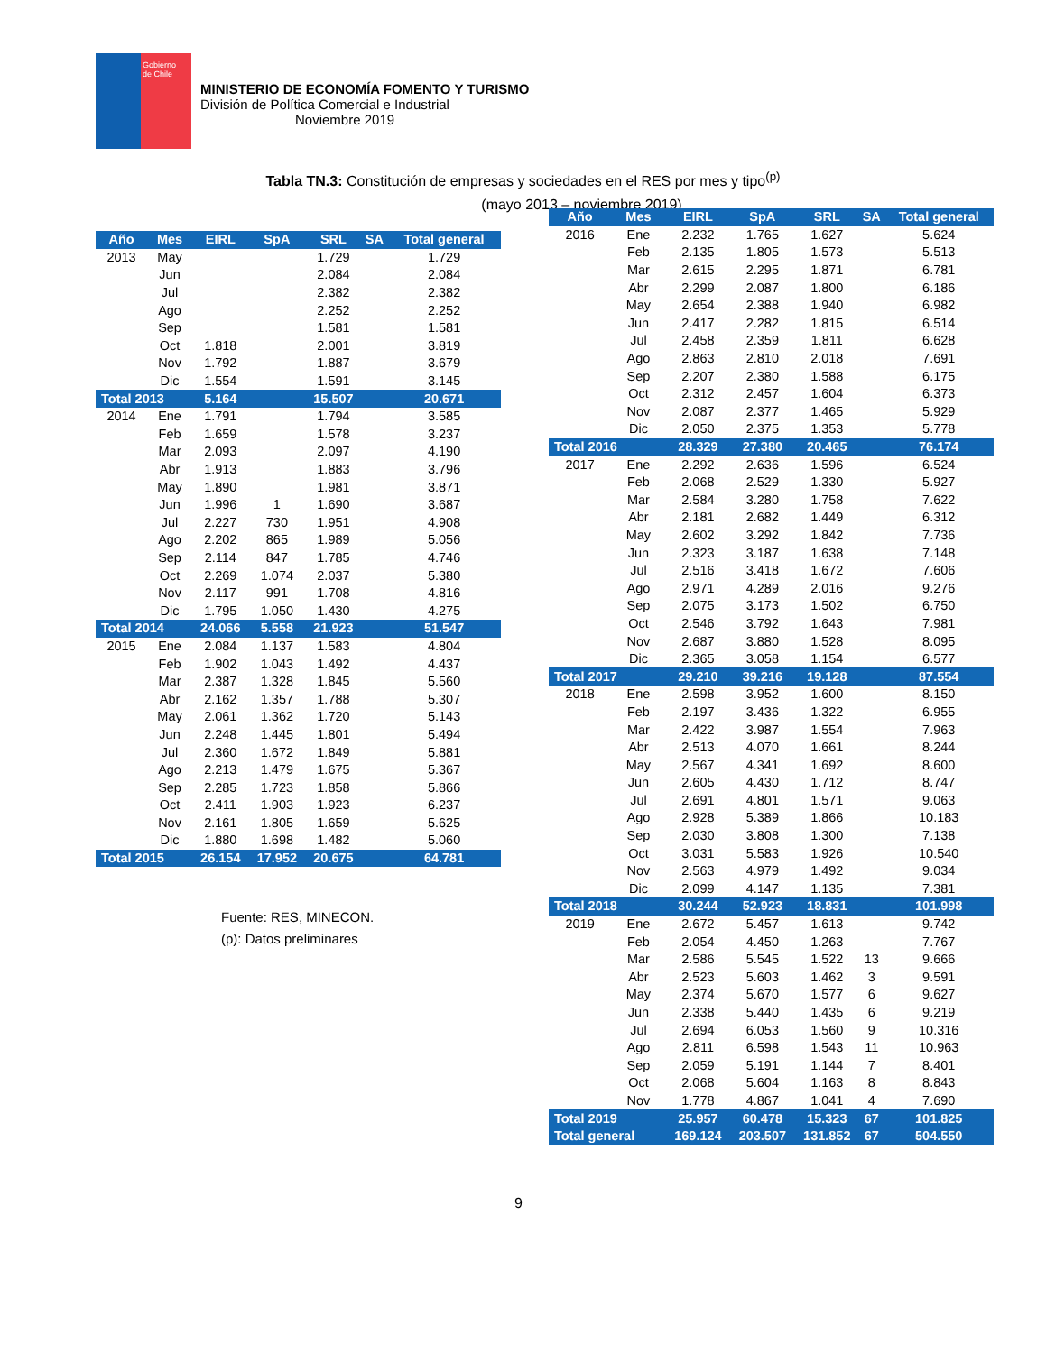Gobierno
de Chile
MINISTERIO DE ECONOMÍA FOMENTO Y TURISMO
División de Política Comercial e Industrial
Noviembre 2019
Tabla TN.3: Constitución de empresas y sociedades en el RES por mes y tipo<sup>(p)</sup>
(mayo 2013 – noviembre 2019)
| Año | Mes | EIRL | SpA | SRL | SA | Total general |
| --- | --- | --- | --- | --- | --- | --- |
| 2013 | May | | | 1.729 | | 1.729 |
| | Jun | | | 2.084 | | 2.084 |
| | Jul | | | 2.382 | | 2.382 |
| | Ago | | | 2.252 | | 2.252 |
| | Sep | | | 1.581 | | 1.581 |
| | Oct | 1.818 | | 2.001 | | 3.819 |
| | Nov | 1.792 | | 1.887 | | 3.679 |
| | Dic | 1.554 | | 1.591 | | 3.145 |
| Total 2013 | | 5.164 | | 15.507 | | 20.671 |
| 2014 | Ene | 1.791 | | 1.794 | | 3.585 |
| | Feb | 1.659 | | 1.578 | | 3.237 |
| | Mar | 2.093 | | 2.097 | | 4.190 |
| | Abr | 1.913 | | 1.883 | | 3.796 |
| | May | 1.890 | | 1.981 | | 3.871 |
| | Jun | 1.996 | 1 | 1.690 | | 3.687 |
| | Jul | 2.227 | 730 | 1.951 | | 4.908 |
| | Ago | 2.202 | 865 | 1.989 | | 5.056 |
| | Sep | 2.114 | 847 | 1.785 | | 4.746 |
| | Oct | 2.269 | 1.074 | 2.037 | | 5.380 |
| | Nov | 2.117 | 991 | 1.708 | | 4.816 |
| | Dic | 1.795 | 1.050 | 1.430 | | 4.275 |
| Total 2014 | | 24.066 | 5.558 | 21.923 | | 51.547 |
| 2015 | Ene | 2.084 | 1.137 | 1.583 | | 4.804 |
| | Feb | 1.902 | 1.043 | 1.492 | | 4.437 |
| | Mar | 2.387 | 1.328 | 1.845 | | 5.560 |
| | Abr | 2.162 | 1.357 | 1.788 | | 5.307 |
| | May | 2.061 | 1.362 | 1.720 | | 5.143 |
| | Jun | 2.248 | 1.445 | 1.801 | | 5.494 |
| | Jul | 2.360 | 1.672 | 1.849 | | 5.881 |
| | Ago | 2.213 | 1.479 | 1.675 | | 5.367 |
| | Sep | 2.285 | 1.723 | 1.858 | | 5.866 |
| | Oct | 2.411 | 1.903 | 1.923 | | 6.237 |
| | Nov | 2.161 | 1.805 | 1.659 | | 5.625 |
| | Dic | 1.880 | 1.698 | 1.482 | | 5.060 |
| Total 2015 | | 26.154 | 17.952 | 20.675 | | 64.781 |
Fuente: RES, MINECON.
(p): Datos preliminares
| Año | Mes | EIRL | SpA | SRL | SA | Total general |
| --- | --- | --- | --- | --- | --- | --- |
| 2016 | Ene | 2.232 | 1.765 | 1.627 | | 5.624 |
| | Feb | 2.135 | 1.805 | 1.573 | | 5.513 |
| | Mar | 2.615 | 2.295 | 1.871 | | 6.781 |
| | Abr | 2.299 | 2.087 | 1.800 | | 6.186 |
| | May | 2.654 | 2.388 | 1.940 | | 6.982 |
| | Jun | 2.417 | 2.282 | 1.815 | | 6.514 |
| | Jul | 2.458 | 2.359 | 1.811 | | 6.628 |
| | Ago | 2.863 | 2.810 | 2.018 | | 7.691 |
| | Sep | 2.207 | 2.380 | 1.588 | | 6.175 |
| | Oct | 2.312 | 2.457 | 1.604 | | 6.373 |
| | Nov | 2.087 | 2.377 | 1.465 | | 5.929 |
| | Dic | 2.050 | 2.375 | 1.353 | | 5.778 |
| Total 2016 | | 28.329 | 27.380 | 20.465 | | 76.174 |
| 2017 | Ene | 2.292 | 2.636 | 1.596 | | 6.524 |
| | Feb | 2.068 | 2.529 | 1.330 | | 5.927 |
| | Mar | 2.584 | 3.280 | 1.758 | | 7.622 |
| | Abr | 2.181 | 2.682 | 1.449 | | 6.312 |
| | May | 2.602 | 3.292 | 1.842 | | 7.736 |
| | Jun | 2.323 | 3.187 | 1.638 | | 7.148 |
| | Jul | 2.516 | 3.418 | 1.672 | | 7.606 |
| | Ago | 2.971 | 4.289 | 2.016 | | 9.276 |
| | Sep | 2.075 | 3.173 | 1.502 | | 6.750 |
| | Oct | 2.546 | 3.792 | 1.643 | | 7.981 |
| | Nov | 2.687 | 3.880 | 1.528 | | 8.095 |
| | Dic | 2.365 | 3.058 | 1.154 | | 6.577 |
| Total 2017 | | 29.210 | 39.216 | 19.128 | | 87.554 |
| 2018 | Ene | 2.598 | 3.952 | 1.600 | | 8.150 |
| | Feb | 2.197 | 3.436 | 1.322 | | 6.955 |
| | Mar | 2.422 | 3.987 | 1.554 | | 7.963 |
| | Abr | 2.513 | 4.070 | 1.661 | | 8.244 |
| | May | 2.567 | 4.341 | 1.692 | | 8.600 |
| | Jun | 2.605 | 4.430 | 1.712 | | 8.747 |
| | Jul | 2.691 | 4.801 | 1.571 | | 9.063 |
| | Ago | 2.928 | 5.389 | 1.866 | | 10.183 |
| | Sep | 2.030 | 3.808 | 1.300 | | 7.138 |
| | Oct | 3.031 | 5.583 | 1.926 | | 10.540 |
| | Nov | 2.563 | 4.979 | 1.492 | | 9.034 |
| | Dic | 2.099 | 4.147 | 1.135 | | 7.381 |
| Total 2018 | | 30.244 | 52.923 | 18.831 | | 101.998 |
| 2019 | Ene | 2.672 | 5.457 | 1.613 | | 9.742 |
| | Feb | 2.054 | 4.450 | 1.263 | | 7.767 |
| | Mar | 2.586 | 5.545 | 1.522 | 13 | 9.666 |
| | Abr | 2.523 | 5.603 | 1.462 | 3 | 9.591 |
| | May | 2.374 | 5.670 | 1.577 | 6 | 9.627 |
| | Jun | 2.338 | 5.440 | 1.435 | 6 | 9.219 |
| | Jul | 2.694 | 6.053 | 1.560 | 9 | 10.316 |
| | Ago | 2.811 | 6.598 | 1.543 | 11 | 10.963 |
| | Sep | 2.059 | 5.191 | 1.144 | 7 | 8.401 |
| | Oct | 2.068 | 5.604 | 1.163 | 8 | 8.843 |
| | Nov | 1.778 | 4.867 | 1.041 | 4 | 7.690 |
| Total 2019 | | 25.957 | 60.478 | 15.323 | 67 | 101.825 |
| Total general | | 169.124 | 203.507 | 131.852 | 67 | 504.550 |
9